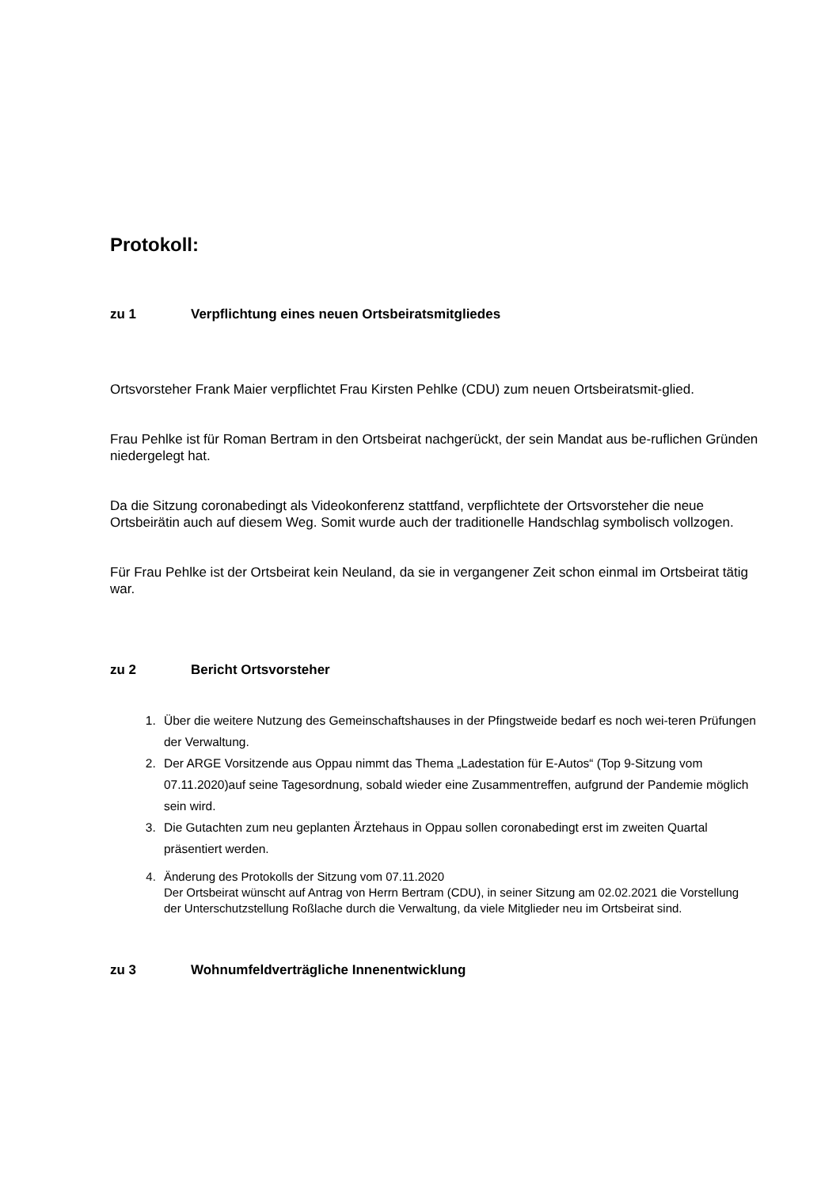Protokoll:
zu 1 Verpflichtung eines neuen Ortsbeiratsmitgliedes
Ortsvorsteher Frank Maier verpflichtet Frau Kirsten Pehlke (CDU) zum neuen Ortsbeiratsmit-glied.
Frau Pehlke ist für Roman Bertram in den Ortsbeirat nachgerückt, der sein Mandat aus be-ruflichen Gründen niedergelegt hat.
Da die Sitzung coronabedingt als Videokonferenz stattfand, verpflichtete der Ortsvorsteher die neue Ortsbeirätin auch auf diesem Weg. Somit wurde auch der traditionelle Handschlag symbolisch vollzogen.
Für Frau Pehlke ist der Ortsbeirat kein Neuland, da sie in vergangener Zeit schon einmal im Ortsbeirat tätig war.
zu 2 Bericht Ortsvorsteher
1. Über die weitere Nutzung des Gemeinschaftshauses in der Pfingstweide bedarf es noch wei-teren Prüfungen der Verwaltung.
2. Der ARGE Vorsitzende aus Oppau nimmt das Thema „Ladestation für E-Autos“ (Top 9-Sitzung vom 07.11.2020)auf seine Tagesordnung, sobald wieder eine Zusammentreffen, aufgrund der Pandemie möglich sein wird.
3. Die Gutachten zum neu geplanten Ärztehaus in Oppau sollen coronabedingt erst im zweiten Quartal präsentiert werden.
4. Änderung des Protokolls der Sitzung vom 07.11.2020
Der Ortsbeirat wünscht auf Antrag von Herrn Bertram (CDU), in seiner Sitzung am 02.02.2021 die Vorstellung der Unterschutzstellung Roßlache durch die Verwaltung, da viele Mitglieder neu im Ortsbeirat sind.
zu 3 Wohnumfeldverträgliche Innenentwicklung